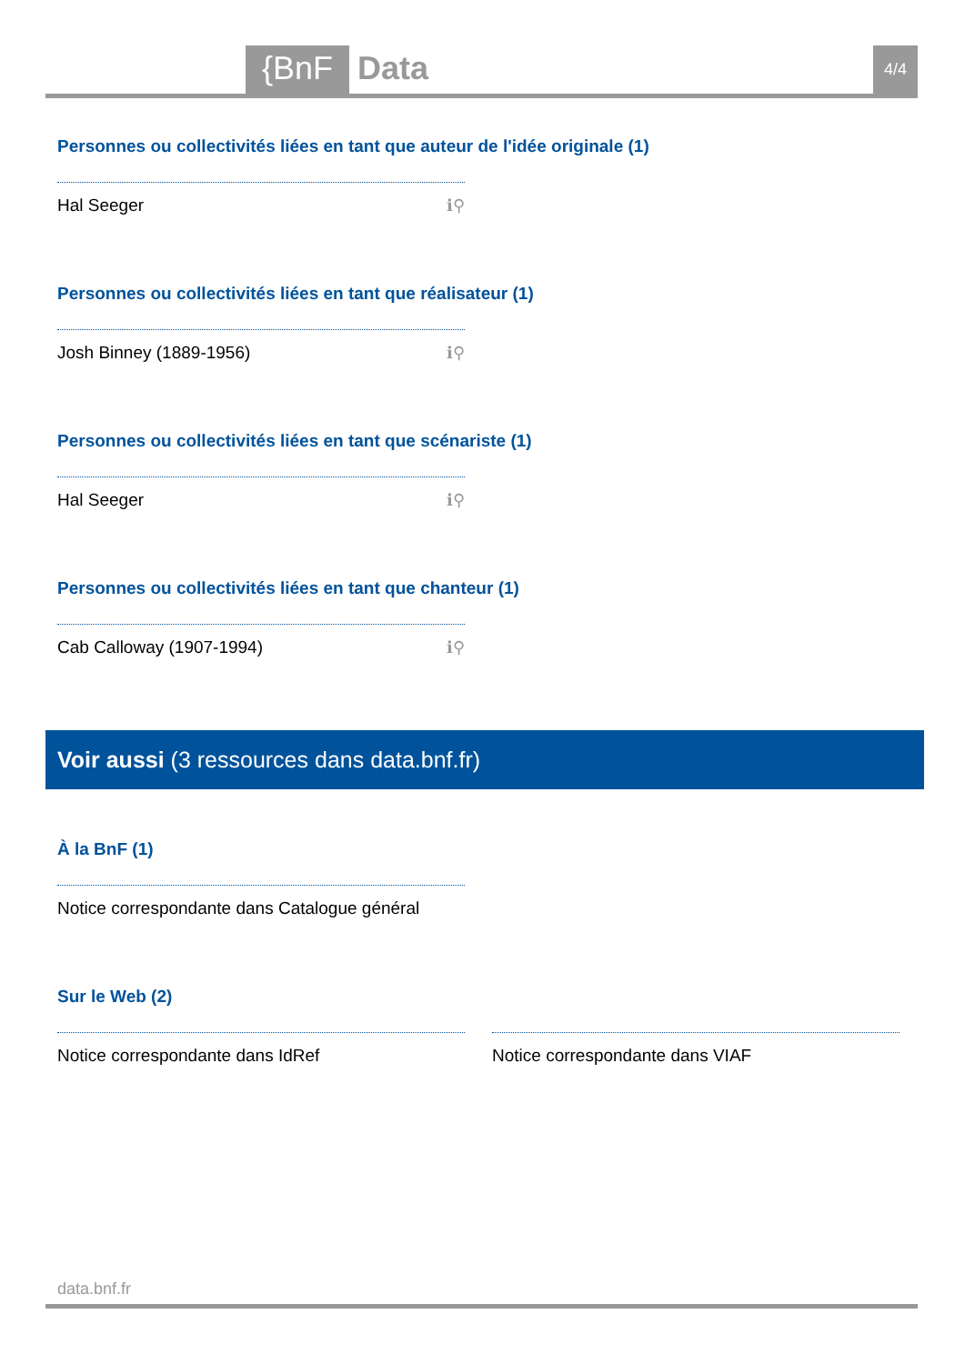{BnF Data 4/4
Personnes ou collectivités liées en tant que auteur de l'idée originale (1)
Hal Seeger ℹ⚲
Personnes ou collectivités liées en tant que réalisateur (1)
Josh Binney (1889-1956) ℹ⚲
Personnes ou collectivités liées en tant que scénariste (1)
Hal Seeger ℹ⚲
Personnes ou collectivités liées en tant que chanteur (1)
Cab Calloway (1907-1994) ℹ⚲
Voir aussi (3 ressources dans data.bnf.fr)
À la BnF (1)
Notice correspondante dans Catalogue général
Sur le Web (2)
Notice correspondante dans IdRef Notice correspondante dans VIAF
data.bnf.fr